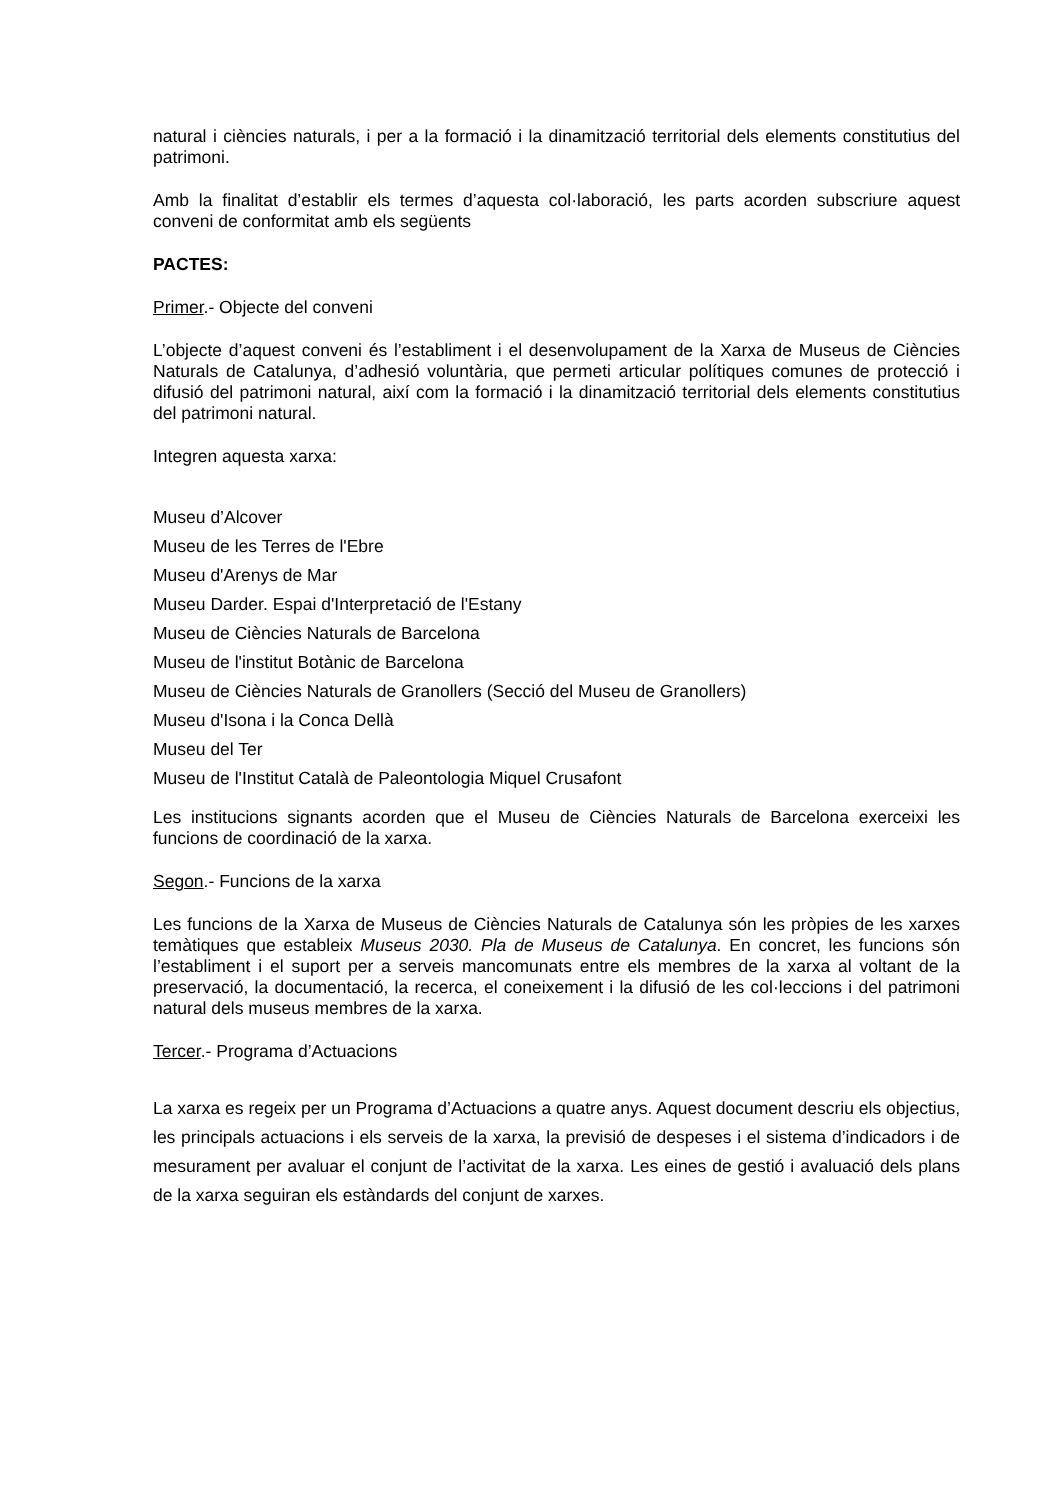natural i ciències naturals, i per a la formació i la dinamització territorial dels elements constitutius del patrimoni.
Amb la finalitat d’establir els termes d’aquesta col·laboració, les parts acorden subscriure aquest conveni de conformitat amb els següents
PACTES:
Primer.- Objecte del conveni
L’objecte d’aquest conveni és l’establiment i el desenvolupament de la Xarxa de Museus de Ciències Naturals de Catalunya, d’adhesió voluntària, que permeti articular polítiques comunes de protecció i difusió del patrimoni natural, així com la formació i la dinamització territorial dels elements constitutius del patrimoni natural.
Integren aquesta xarxa:
Museu d’Alcover
Museu de les Terres de l'Ebre
Museu d'Arenys de Mar
Museu Darder. Espai d'Interpretació de l'Estany
Museu de Ciències Naturals de Barcelona
Museu de l'institut Botànic de Barcelona
Museu de Ciències Naturals de Granollers (Secció del Museu de Granollers)
Museu d'Isona i la Conca Dellà
Museu del Ter
Museu de l'Institut Català de Paleontologia Miquel Crusafont
Les institucions signants acorden que el Museu de Ciències Naturals de Barcelona exerceixi les funcions de coordinació de la xarxa.
Segon.- Funcions de la xarxa
Les funcions de la Xarxa de Museus de Ciències Naturals de Catalunya són les pròpies de les xarxes temàtiques que estableix Museus 2030. Pla de Museus de Catalunya. En concret, les funcions són l’establiment i el suport per a serveis mancomunats entre els membres de la xarxa al voltant de la preservació, la documentació, la recerca, el coneixement i la difusió de les col·leccions i del patrimoni natural dels museus membres de la xarxa.
Tercer.- Programa d’Actuacions
La xarxa es regeix per un Programa d’Actuacions a quatre anys. Aquest document descriu els objectius, les principals actuacions i els serveis de la xarxa, la previsió de despeses i el sistema d’indicadors i de mesurament per avaluar el conjunt de l’activitat de la xarxa. Les eines de gestió i avaluació dels plans de la xarxa seguiran els estàndards del conjunt de xarxes.